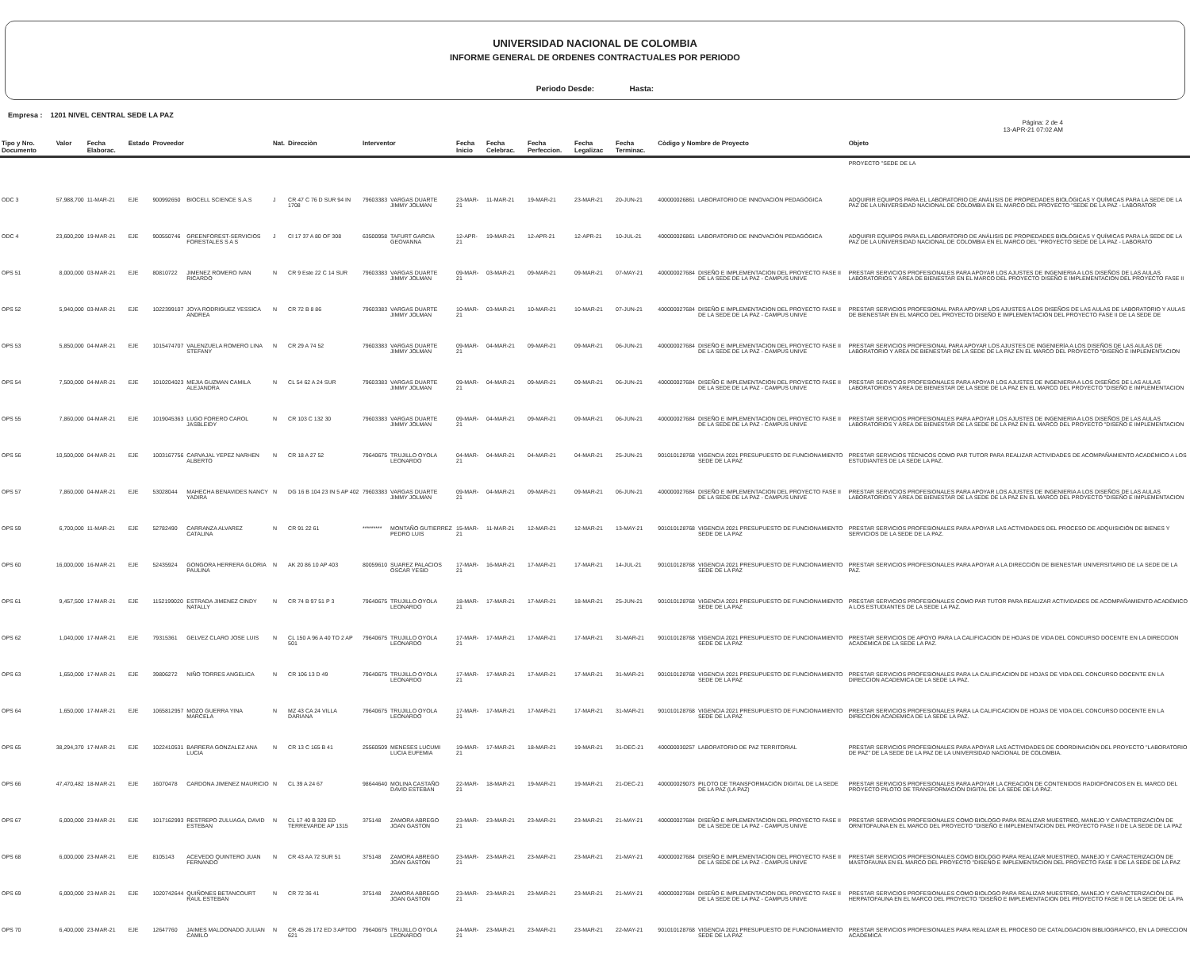UNIVERSIDAD NACIONAL DE COLOMBIA
INFORME GENERAL DE ORDENES CONTRACTUALES POR PERIODO
Periodo Desde: Hasta:
Empresa : 1201 NIVEL CENTRAL SEDE LA PAZ
Página: 2 de 4
13-APR-21 07:02 AM
| Tipo y Nro. Documento | Valor | Fecha Elaborac. | Estado | Proveedor | | Nat. | Direcciòn | Interventor | | Fecha Inicio | Fecha Celebrac. | Fecha Perfeccion. | Fecha Legalizac | Fecha Terminac. | Còdigo y Nombre de Proyecto | | Objeto |
| --- | --- | --- | --- | --- | --- | --- | --- | --- | --- | --- | --- | --- | --- | --- | --- | --- | --- |
| | | | | | | | | | | | | | | | | | PROYECTO "SEDE DE LA |
| ODC 3 | 57,988,700 | 11-MAR-21 | EJE | 900992650 | BIOCELL SCIENCE S.A.S | J | CR 47 C 76 D SUR 94 IN 1708 | 79603383 | VARGAS DUARTE JIMMY JOLMAN | 23-MAR-21 | 11-MAR-21 | 19-MAR-21 | 23-MAR-21 | 20-JUN-21 | 400000026861 | LABORATORIO DE INNOVACIÓN PEDAGÓGICA | ADQUIRIR EQUIPOS PARA EL LABORATORIO DE ANÁLISIS DE PROPIEDADES BIOLÓGICAS Y QUÍMICAS PARA LA SEDE DE LA PAZ DE LA UNIVERSIDAD NACIONAL DE COLOMBIA EN EL MARCO DEL PROYECTO "SEDE DE LA PAZ - LABORATOR |
| ODC 4 | 23,600,200 | 19-MAR-21 | EJE | 900550746 | GREENFOREST-SERVICIOS FORESTALES S A S | J | Cl 17 37 A 80 OF 308 | 63500958 | TAFURT GARCIA GEOVANNA | 12-APR-21 | 19-MAR-21 | 12-APR-21 | 12-APR-21 | 10-JUL-21 | 400000026861 | LABORATORIO DE INNOVACIÓN PEDAGÓGICA | ADQUIRIR EQUIPOS PARA EL LABORATORIO DE ANÁLISIS DE PROPIEDADES BIOLÓGICAS Y QUÍMICAS PARA LA SEDE DE LA PAZ DE LA UNIVERSIDAD NACIONAL DE COLOMBIA EN EL MARCO DEL "PROYECTO SEDE DE LA PAZ - LABORATO |
| OPS 51 | 8,000,000 | 03-MAR-21 | EJE | 80810722 | JIMENEZ ROMERO IVAN RICARDO | N | CR 9 Este 22 C 14 SUR | 79603383 | VARGAS DUARTE JIMMY JOLMAN | 09-MAR-21 | 03-MAR-21 | 09-MAR-21 | 09-MAR-21 | 07-MAY-21 | 400000027684 | DISEÑO E IMPLEMENTACION DEL PROYECTO FASE II DE LA SEDE DE LA PAZ - CAMPUS UNIVE | PRESTAR SERVICIOS PROFESIONALES PARA APOYAR LOS AJUSTES DE INGENIERIA A LOS DISEÑOS DE LAS AULAS LABORATORIOS Y ÁREA DE BIENESTAR EN EL MARCO DEL PROYECTO DISEÑO E IMPLEMENTACION DEL PROYECTO FASE II |
| OPS 52 | 5,940,000 | 03-MAR-21 | EJE | 1022399107 | JOYA RODRIGUEZ YESSICA ANDREA | N | CR 72 B 8 86 | 79603383 | VARGAS DUARTE JIMMY JOLMAN | 10-MAR-21 | 03-MAR-21 | 10-MAR-21 | 10-MAR-21 | 07-JUN-21 | 400000027684 | DISEÑO E IMPLEMENTACION DEL PROYECTO FASE II DE LA SEDE DE LA PAZ - CAMPUS UNIVE | PRESTAR SERVICIOS PROFESIONAL PARA APOYAR LOS AJUSTES A LOS DISEÑOS DE LAS AULAS DE LABORATORIO Y AULAS DE BIENESTAR EN EL MARCO DEL PROYECTO DISEÑO E IMPLEMENTACIÓN DEL PROYECTO FASE II DE LA SEDE DE |
| OPS 53 | 5,850,000 | 04-MAR-21 | EJE | 1015474707 | VALENZUELA ROMERO LINA STEFANY | N | CR 29 A 74 52 | 79603383 | VARGAS DUARTE JIMMY JOLMAN | 09-MAR-21 | 04-MAR-21 | 09-MAR-21 | 09-MAR-21 | 06-JUN-21 | 400000027684 | DISEÑO E IMPLEMENTACION DEL PROYECTO FASE II DE LA SEDE DE LA PAZ - CAMPUS UNIVE | PRESTAR SERVICIOS PROFESIONAL PARA APOYAR LOS AJUSTES DE INGENIERÍA A LOS DISEÑOS DE LAS AULAS DE LABORATORIO Y AREA DE BIENESTAR DE LA SEDE DE LA PAZ EN EL MARCO DEL PROYECTO "DISEÑO E IMPLEMENTACION |
| OPS 54 | 7,500,000 | 04-MAR-21 | EJE | 1010204023 | MEJIA GUZMAN CAMILA ALEJANDRA | N | CL 54 62 A 24 SUR | 79603383 | VARGAS DUARTE JIMMY JOLMAN | 09-MAR-21 | 04-MAR-21 | 09-MAR-21 | 09-MAR-21 | 06-JUN-21 | 400000027684 | DISEÑO E IMPLEMENTACION DEL PROYECTO FASE II DE LA SEDE DE LA PAZ - CAMPUS UNIVE | PRESTAR SERVICIOS PROFESIONALES PARA APOYAR LOS AJUSTES DE INGENIERIA A LOS DISEÑOS DE LAS AULAS LABORATORIOS Y ÁREA DE BIENESTAR DE LA SEDE DE LA PAZ EN EL MARCO DEL PROYECTO "DISEÑO E IMPLEMENTACION |
| OPS 55 | 7,860,000 | 04-MAR-21 | EJE | 1019045363 | LUGO FORERO CAROL JASBLEIDY | N | CR 103 C 132 30 | 79603383 | VARGAS DUARTE JIMMY JOLMAN | 09-MAR-21 | 04-MAR-21 | 09-MAR-21 | 09-MAR-21 | 06-JUN-21 | 400000027684 | DISEÑO E IMPLEMENTACION DEL PROYECTO FASE II DE LA SEDE DE LA PAZ - CAMPUS UNIVE | PRESTAR SERVICIOS PROFESIONALES PARA APOYAR LOS AJUSTES DE INGENIERIA A LOS DISEÑOS DE LAS AULAS LABORATORIOS Y ÁREA DE BIENESTAR DE LA SEDE DE LA PAZ EN EL MARCO DEL PROYECTO "DISEÑO E IMPLEMENTACION |
| OPS 56 | 10,500,000 | 04-MAR-21 | EJE | 1003167756 | CARVAJAL YEPEZ NARHEN ALBERTO | N | CR 18 A 27 52 | 79640675 | TRUJILLO OYOLA LEONARDO | 04-MAR-21 | 04-MAR-21 | 04-MAR-21 | 04-MAR-21 | 25-JUN-21 | 901010128768 | VIGENCIA 2021 PRESUPUESTO DE FUNCIONAMIENTO SEDE DE LA PAZ | PRESTAR SERVICIOS TÉCNICOS COMO PAR TUTOR PARA REALIZAR ACTIVIDADES DE ACOMPAÑAMIENTO ACADÉMICO A LOS ESTUDIANTES DE LA SEDE LA PAZ. |
| OPS 57 | 7,860,000 | 04-MAR-21 | EJE | 53028044 | MAHECHA BENAVIDES NANCY YADIRA | N | DG 16 B 104 23 IN 5 AP 402 | 79603383 | VARGAS DUARTE JIMMY JOLMAN | 09-MAR-21 | 04-MAR-21 | 09-MAR-21 | 09-MAR-21 | 06-JUN-21 | 400000027684 | DISEÑO E IMPLEMENTACION DEL PROYECTO FASE II DE LA SEDE DE LA PAZ - CAMPUS UNIVE | PRESTAR SERVICIOS PROFESIONALES PARA APOYAR LOS AJUSTES DE INGENIERIA A LOS DISEÑOS DE LAS AULAS LABORATORIOS Y ÁREA DE BIENESTAR DE LA SEDE DE LA PAZ EN EL MARCO DEL PROYECTO "DISEÑO E IMPLEMENTACION |
| OPS 59 | 6,700,000 | 11-MAR-21 | EJE | 52782490 | CARRANZA ALVAREZ CATALINA | N | CR 91 22 61 | ********* | MONTAÑO GUTIERREZ PEDRO LUIS | 15-MAR-21 | 11-MAR-21 | 12-MAR-21 | 12-MAR-21 | 13-MAY-21 | 901010128768 | VIGENCIA 2021 PRESUPUESTO DE FUNCIONAMIENTO SEDE DE LA PAZ | PRESTAR SERVICIOS PROFESIONALES PARA APOYAR LAS ACTIVIDADES DEL PROCESO DE ADQUISICIÓN DE BIENES Y SERVICIOS DE LA SEDE DE LA PAZ. |
| OPS 60 | 16,000,000 | 16-MAR-21 | EJE | 52435924 | GONGORA HERRERA GLORIA PAULINA | N | AK 20 86 10 AP 403 | 80059610 | SUAREZ PALACIOS OSCAR YESID | 17-MAR-21 | 16-MAR-21 | 17-MAR-21 | 17-MAR-21 | 14-JUL-21 | 901010128768 | VIGENCIA 2021 PRESUPUESTO DE FUNCIONAMIENTO SEDE DE LA PAZ | PRESTAR SERVICIOS PROFESIONALES PARA APOYAR A LA DIRECCIÓN DE BIENESTAR UNIVERSITARIO DE LA SEDE DE LA PAZ. |
| OPS 61 | 9,457,500 | 17-MAR-21 | EJE | 1152199020 | ESTRADA JIMENEZ CINDY NATALLY | N | CR 74 B 97 51 P 3 | 79640675 | TRUJILLO OYOLA LEONARDO | 18-MAR-21 | 17-MAR-21 | 17-MAR-21 | 18-MAR-21 | 25-JUN-21 | 901010128768 | VIGENCIA 2021 PRESUPUESTO DE FUNCIONAMIENTO SEDE DE LA PAZ | PRESTAR SERVICIOS PROFESIONALES COMO PAR TUTOR PARA REALIZAR ACTIVIDADES DE ACOMPAÑAMIENTO ACADÉMICO A LOS ESTUDIANTES DE LA SEDE LA PAZ. |
| OPS 62 | 1,040,000 | 17-MAR-21 | EJE | 79315361 | GELVEZ CLARO JOSE LUIS | N | CL 150 A 96 A 40 TO 2 AP 501 | 79640675 | TRUJILLO OYOLA LEONARDO | 17-MAR-21 | 17-MAR-21 | 17-MAR-21 | 17-MAR-21 | 31-MAR-21 | 901010128768 | VIGENCIA 2021 PRESUPUESTO DE FUNCIONAMIENTO SEDE DE LA PAZ | PRESTAR SERVICIOS DE APOYO PARA LA CALIFICACION DE HOJAS DE VIDA DEL CONCURSO DOCENTE EN LA DIRECCION ACADEMICA DE LA SEDE LA PAZ. |
| OPS 63 | 1,650,000 | 17-MAR-21 | EJE | 39806272 | NIÑO TORRES ANGELICA | N | CR 106 13 D 49 | 79640675 | TRUJILLO OYOLA LEONARDO | 17-MAR-21 | 17-MAR-21 | 17-MAR-21 | 17-MAR-21 | 31-MAR-21 | 901010128768 | VIGENCIA 2021 PRESUPUESTO DE FUNCIONAMIENTO SEDE DE LA PAZ | PRESTAR SERVICIOS PROFESIONALES PARA LA CALIFICACION DE HOJAS DE VIDA DEL CONCURSO DOCENTE EN LA DIRECCION ACADEMICA DE LA SEDE LA PAZ. |
| OPS 64 | 1,650,000 | 17-MAR-21 | EJE | 1065812957 | MOZO GUERRA YINA MARCELA | N | MZ 43 CA 24 VILLA DARIANA | 79640675 | TRUJILLO OYOLA LEONARDO | 17-MAR-21 | 17-MAR-21 | 17-MAR-21 | 17-MAR-21 | 31-MAR-21 | 901010128768 | VIGENCIA 2021 PRESUPUESTO DE FUNCIONAMIENTO SEDE DE LA PAZ | PRESTAR SERVICIOS PROFESIONALES PARA LA CALIFICACION DE HOJAS DE VIDA DEL CONCURSO DOCENTE EN LA DIRECCION ACADEMICA DE LA SEDE LA PAZ. |
| OPS 65 | 38,294,370 | 17-MAR-21 | EJE | 1022410531 | BARRERA GONZALEZ ANA LUCIA | N | CR 13 C 165 B 41 | 25560509 | MENESES LUCUMI LUCIA EUFEMIA | 19-MAR-21 | 17-MAR-21 | 18-MAR-21 | 19-MAR-21 | 31-DEC-21 | 400000030257 | LABORATORIO DE PAZ TERRITORIAL | PRESTAR SERVICIOS PROFESIONALES PARA APOYAR LAS ACTIVIDADES DE COORDINACIÓN DEL PROYECTO "LABORATORIO DE PAZ" DE LA SEDE DE LA PAZ DE LA UNIVERSIDAD NACIONAL DE COLOMBIA. |
| OPS 66 | 47,470,482 | 18-MAR-21 | EJE | 16070478 | CARDONA JIMENEZ MAURICIO | N | CL 39 A 24 67 | 98644640 | MOLINA CASTAÑO DAVID ESTEBAN | 22-MAR-21 | 18-MAR-21 | 19-MAR-21 | 19-MAR-21 | 21-DEC-21 | 400000029073 | PILOTO DE TRANSFORMACIÓN DIGITAL DE LA SEDE DE LA PAZ (LA PAZ) | PRESTAR SERVICIOS PROFESIONALES PARA APOYAR LA CREACIÓN DE CONTENIDOS RADIOFÓNICOS EN EL MARCO DEL PROYECTO PILOTO DE TRANSFORMACIÓN DIGITAL DE LA SEDE DE LA PAZ. |
| OPS 67 | 6,000,000 | 23-MAR-21 | EJE | 1017162993 | RESTREPO ZULUAGA, DAVID ESTEBAN | N | CL 17 40 B 320 ED TERREVARDE AP 1315 | 375148 | ZAMORA ABREGO JOAN GASTON | 23-MAR-21 | 23-MAR-21 | 23-MAR-21 | 23-MAR-21 | 21-MAY-21 | 400000027684 | DISEÑO E IMPLEMENTACION DEL PROYECTO FASE II DE LA SEDE DE LA PAZ - CAMPUS UNIVE | PRESTAR SERVICIOS PROFESIONALES COMO BIOLOGO PARA REALIZAR MUESTREO, MANEJO Y CARACTERIZACIÓN DE ORNITOFAUNA EN EL MARCO DEL PROYECTO "DISEÑO E IMPLEMENTACION DEL PROYECTO FASE II DE LA SEDE DE LA PAZ |
| OPS 68 | 6,000,000 | 23-MAR-21 | EJE | 8105143 | ACEVEDO QUINTERO JUAN FERNANDO | N | CR 43 AA 72 SUR 51 | 375148 | ZAMORA ABREGO JOAN GASTON | 23-MAR-21 | 23-MAR-21 | 23-MAR-21 | 23-MAR-21 | 21-MAY-21 | 400000027684 | DISEÑO E IMPLEMENTACION DEL PROYECTO FASE II DE LA SEDE DE LA PAZ - CAMPUS UNIVE | PRESTAR SERVICIOS PROFESIONALES COMO BIOLOGO PARA REALIZAR MUESTREO, MANEJO Y CARACTERIZACIÓN DE MASTOFAUNA EN EL MARCO DEL PROYECTO "DISEÑO E IMPLEMENTACION DEL PROYECTO FASE II DE LA SEDE DE LA PAZ |
| OPS 69 | 6,000,000 | 23-MAR-21 | EJE | 1020742644 | QUIÑONES BETANCOURT RAUL ESTEBAN | N | CR 72 36 41 | 375148 | ZAMORA ABREGO JOAN GASTON | 23-MAR-21 | 23-MAR-21 | 23-MAR-21 | 23-MAR-21 | 21-MAY-21 | 400000027684 | DISEÑO E IMPLEMENTACION DEL PROYECTO FASE II DE LA SEDE DE LA PAZ - CAMPUS UNIVE | PRESTAR SERVICIOS PROFESIONALES COMO BIOLOGO PARA REALIZAR MUESTREO, MANEJO Y CARACTERIZACIÓN DE HERPATOFAUNA EN EL MARCO DEL PROYECTO "DISEÑO E IMPLEMENTACION DEL PROYECTO FASE II DE LA SEDE DE LA PA |
| OPS 70 | 6,400,000 | 23-MAR-21 | EJE | 12647760 | JAIMES MALDONADO JULIAN CAMILO | N | CR 45 26 172 ED 3 APTDO 621 | 79640675 | TRUJILLO OYOLA LEONARDO | 24-MAR-21 | 23-MAR-21 | 23-MAR-21 | 23-MAR-21 | 22-MAY-21 | 901010128768 | VIGENCIA 2021 PRESUPUESTO DE FUNCIONAMIENTO SEDE DE LA PAZ | PRESTAR SERVICIOS PROFESIONALES PARA REALIZAR EL PROCESO DE CATALOGACION BIBLIOGRAFICO, EN LA DIRECCION ACADEMICA |